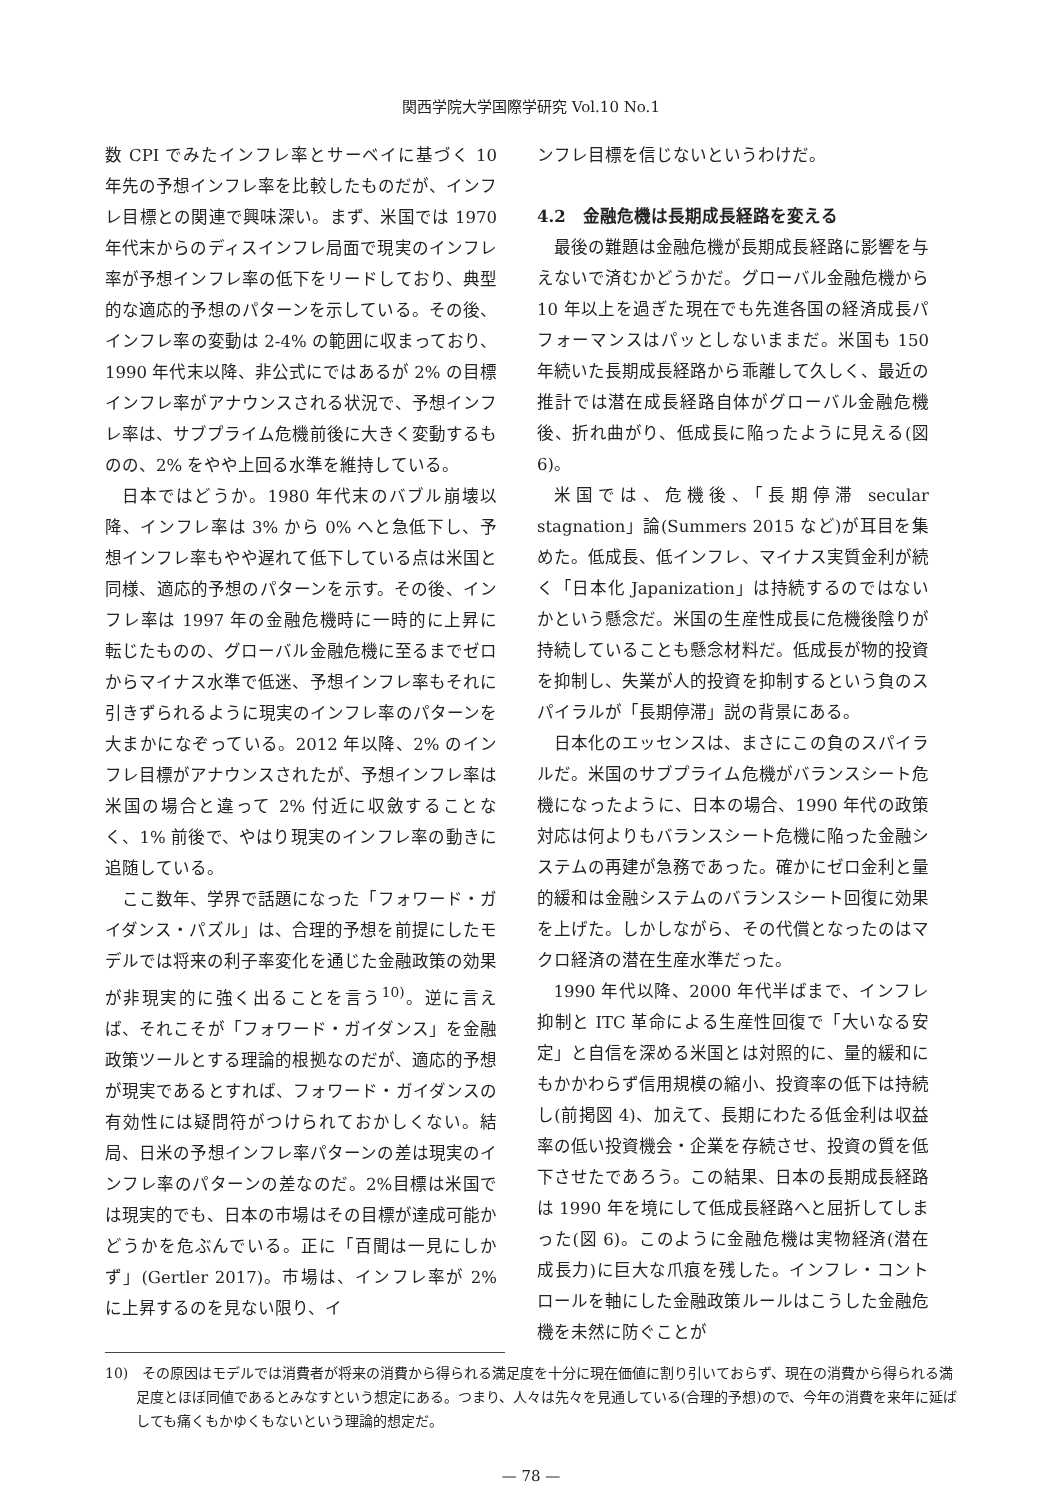関西学院大学国際学研究 Vol.10 No.1
数 CPI でみたインフレ率とサーベイに基づく 10 年先の予想インフレ率を比較したものだが、インフレ目標との関連で興味深い。まず、米国では 1970 年代末からのディスインフレ局面で現実のインフレ率が予想インフレ率の低下をリードしており、典型的な適応的予想のパターンを示している。その後、インフレ率の変動は 2-4% の範囲に収まっており、1990 年代末以降、非公式にではあるが 2% の目標インフレ率がアナウンスされる状況で、予想インフレ率は、サブプライム危機前後に大きく変動するものの、2% をやや上回る水準を維持している。
日本ではどうか。1980 年代末のバブル崩壊以降、インフレ率は 3% から 0% へと急低下し、予想インフレ率もやや遅れて低下している点は米国と同様、適応的予想のパターンを示す。その後、インフレ率は 1997 年の金融危機時に一時的に上昇に転じたものの、グローバル金融危機に至るまでゼロからマイナス水準で低迷、予想インフレ率もそれに引きずられるように現実のインフレ率のパターンを大まかになぞっている。2012 年以降、2% のインフレ目標がアナウンスされたが、予想インフレ率は米国の場合と違って 2% 付近に収斂することなく、1% 前後で、やはり現実のインフレ率の動きに追随している。
ここ数年、学界で話題になった「フォワード・ガイダンス・パズル」は、合理的予想を前提にしたモデルでは将来の利子率変化を通じた金融政策の効果が非現実的に強く出ることを言う<sup>10)</sup>。逆に言えば、それこそが「フォワード・ガイダンス」を金融政策ツールとする理論的根拠なのだが、適応的予想が現実であるとすれば、フォワード・ガイダンスの有効性には疑問符がつけられておかしくない。結局、日米の予想インフレ率パターンの差は現実のインフレ率のパターンの差なのだ。2%目標は米国では現実的でも、日本の市場はその目標が達成可能かどうかを危ぶんでいる。正に「百聞は一見にしかず」(Gertler 2017)。市場は、インフレ率が 2% に上昇するのを見ない限り、イ
ンフレ目標を信じないというわけだ。
4.2　金融危機は長期成長経路を変える
最後の難題は金融危機が長期成長経路に影響を与えないで済むかどうかだ。グローバル金融危機から 10 年以上を過ぎた現在でも先進各国の経済成長パフォーマンスはパッとしないままだ。米国も 150 年続いた長期成長経路から乖離して久しく、最近の推計では潜在成長経路自体がグローバル金融危機後、折れ曲がり、低成長に陥ったように見える(図 6)。
米国では、危機後、「長期停滞 secular stagnation」論(Summers 2015 など)が耳目を集めた。低成長、低インフレ、マイナス実質金利が続く「日本化 Japanization」は持続するのではないかという懸念だ。米国の生産性成長に危機後陰りが持続していることも懸念材料だ。低成長が物的投資を抑制し、失業が人的投資を抑制するという負のスパイラルが「長期停滞」説の背景にある。
日本化のエッセンスは、まさにこの負のスパイラルだ。米国のサブプライム危機がバランスシート危機になったように、日本の場合、1990 年代の政策対応は何よりもバランスシート危機に陥った金融システムの再建が急務であった。確かにゼロ金利と量的緩和は金融システムのバランスシート回復に効果を上げた。しかしながら、その代償となったのはマクロ経済の潜在生産水準だった。
1990 年代以降、2000 年代半ばまで、インフレ抑制と ITC 革命による生産性回復で「大いなる安定」と自信を深める米国とは対照的に、量的緩和にもかかわらず信用規模の縮小、投資率の低下は持続し(前掲図 4)、加えて、長期にわたる低金利は収益率の低い投資機会・企業を存続させ、投資の質を低下させたであろう。この結果、日本の長期成長経路は 1990 年を境にして低成長経路へと屈折してしまった(図 6)。このように金融危機は実物経済(潜在成長力)に巨大な爪痕を残した。インフレ・コントロールを軸にした金融政策ルールはこうした金融危機を未然に防ぐことが
10)　その原因はモデルでは消費者が将来の消費から得られる満足度を十分に現在価値に割り引いておらず、現在の消費から得られる満足度とほぼ同値であるとみなすという想定にある。つまり、人々は先々を見通している(合理的予想)ので、今年の消費を来年に延ばしても痛くもかゆくもないという理論的想定だ。
— 78 —